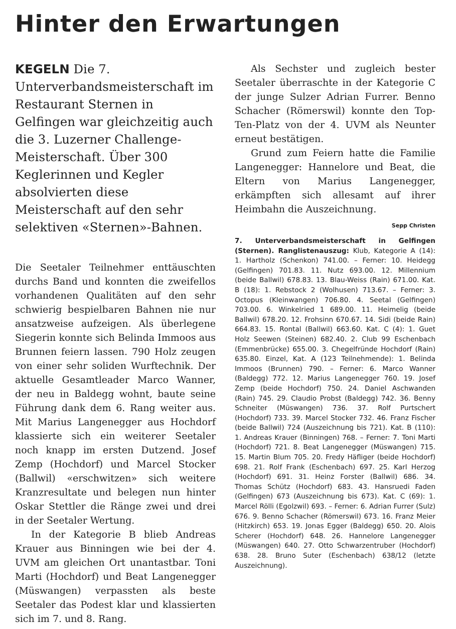Hinter den Erwartungen
KEGELN Die 7. Unterverbandsmeisterschaft im Restaurant Sternen in Gelfingen war gleichzeitig auch die 3. Luzerner Challenge-Meisterschaft. Über 300 Keglerinnen und Kegler absolvierten diese Meisterschaft auf den sehr selektiven «Sternen»-Bahnen.
Die Seetaler Teilnehmer enttäuschten durchs Band und konnten die zweifellos vorhandenen Qualitäten auf den sehr schwierig bespielbaren Bahnen nie nur ansatzweise aufzeigen. Als überlegene Siegerin konnte sich Belinda Immoos aus Brunnen feiern lassen. 790 Holz zeugen von einer sehr soliden Wurftechnik. Der aktuelle Gesamtleader Marco Wanner, der neu in Baldegg wohnt, baute seine Führung dank dem 6. Rang weiter aus. Mit Marius Langenegger aus Hochdorf klassierte sich ein weiterer Seetaler noch knapp im ersten Dutzend. Josef Zemp (Hochdorf) und Marcel Stocker (Ballwil) «erschwitzen» sich weitere Kranzresultate und belegen nun hinter Oskar Stettler die Ränge zwei und drei in der Seetaler Wertung.
In der Kategorie B blieb Andreas Krauer aus Binningen wie bei der 4. UVM am gleichen Ort unantastbar. Toni Marti (Hochdorf) und Beat Langenegger (Müswangen) verpassten als beste Seetaler das Podest klar und klassierten sich im 7. und 8. Rang.
Als Sechster und zugleich bester Seetaler überraschte in der Kategorie C der junge Sulzer Adrian Furrer. Benno Schacher (Römerswil) konnte den Top-Ten-Platz von der 4. UVM als Neunter erneut bestätigen.
Grund zum Feiern hatte die Familie Langenegger: Hannelore und Beat, die Eltern von Marius Langenegger, erkämpften sich allesamt auf ihrer Heimbahn die Auszeichnung. Sepp Christen
7. Unterverbandsmeisterschaft in Gelfingen (Sternen). Ranglistenauszug: Klub, Kategorie A (14): 1. Hartholz (Schenkon) 741.00. – Ferner: 10. Heidegg (Gelfingen) 701.83. 11. Nutz 693.00. 12. Millennium (beide Ballwil) 678.83. 13. Blau-Weiss (Rain) 671.00. Kat. B (18): 1. Rebstock 2 (Wolhusen) 713.67. – Ferner: 3. Octopus (Kleinwangen) 706.80. 4. Seetal (Gelfingen) 703.00. 6. Winkelried 1 689.00. 11. Heimelig (beide Ballwil) 678.20. 12. Frohsinn 670.67. 14. Sidi (beide Rain) 664.83. 15. Rontal (Ballwil) 663.60. Kat. C (4): 1. Guet Holz Seewen (Steinen) 682.40. 2. Club 99 Eschenbach (Emmenbrücke) 655.00. 3. Chegelfründe Hochdorf (Rain) 635.80. Einzel, Kat. A (123 Teilnehmende): 1. Belinda Immoos (Brunnen) 790. – Ferner: 6. Marco Wanner (Baldegg) 772. 12. Marius Langenegger 760. 19. Josef Zemp (beide Hochdorf) 750. 24. Daniel Aschwanden (Rain) 745. 29. Claudio Probst (Baldegg) 742. 36. Benny Schneiter (Müswangen) 736. 37. Rolf Purtschert (Hochdorf) 733. 39. Marcel Stocker 732. 46. Franz Fischer (beide Ballwil) 724 (Auszeichnung bis 721). Kat. B (110): 1. Andreas Krauer (Binningen) 768. – Ferner: 7. Toni Marti (Hochdorf) 721. 8. Beat Langenegger (Müswangen) 715. 15. Martin Blum 705. 20. Fredy Häfliger (beide Hochdorf) 698. 21. Rolf Frank (Eschenbach) 697. 25. Karl Herzog (Hochdorf) 691. 31. Heinz Forster (Ballwil) 686. 34. Thomas Schütz (Hochdorf) 683. 43. Hansruedi Faden (Gelfingen) 673 (Auszeichnung bis 673). Kat. C (69): 1. Marcel Rölli (Egolzwil) 693. – Ferner: 6. Adrian Furrer (Sulz) 676. 9. Benno Schacher (Römerswil) 673. 16. Franz Meier (Hitzkirch) 653. 19. Jonas Egger (Baldegg) 650. 20. Alois Scherer (Hochdorf) 648. 26. Hannelore Langenegger (Müswangen) 640. 27. Otto Schwarzentruber (Hochdorf) 638. 28. Bruno Suter (Eschenbach) 638/12 (letzte Auszeichnung).